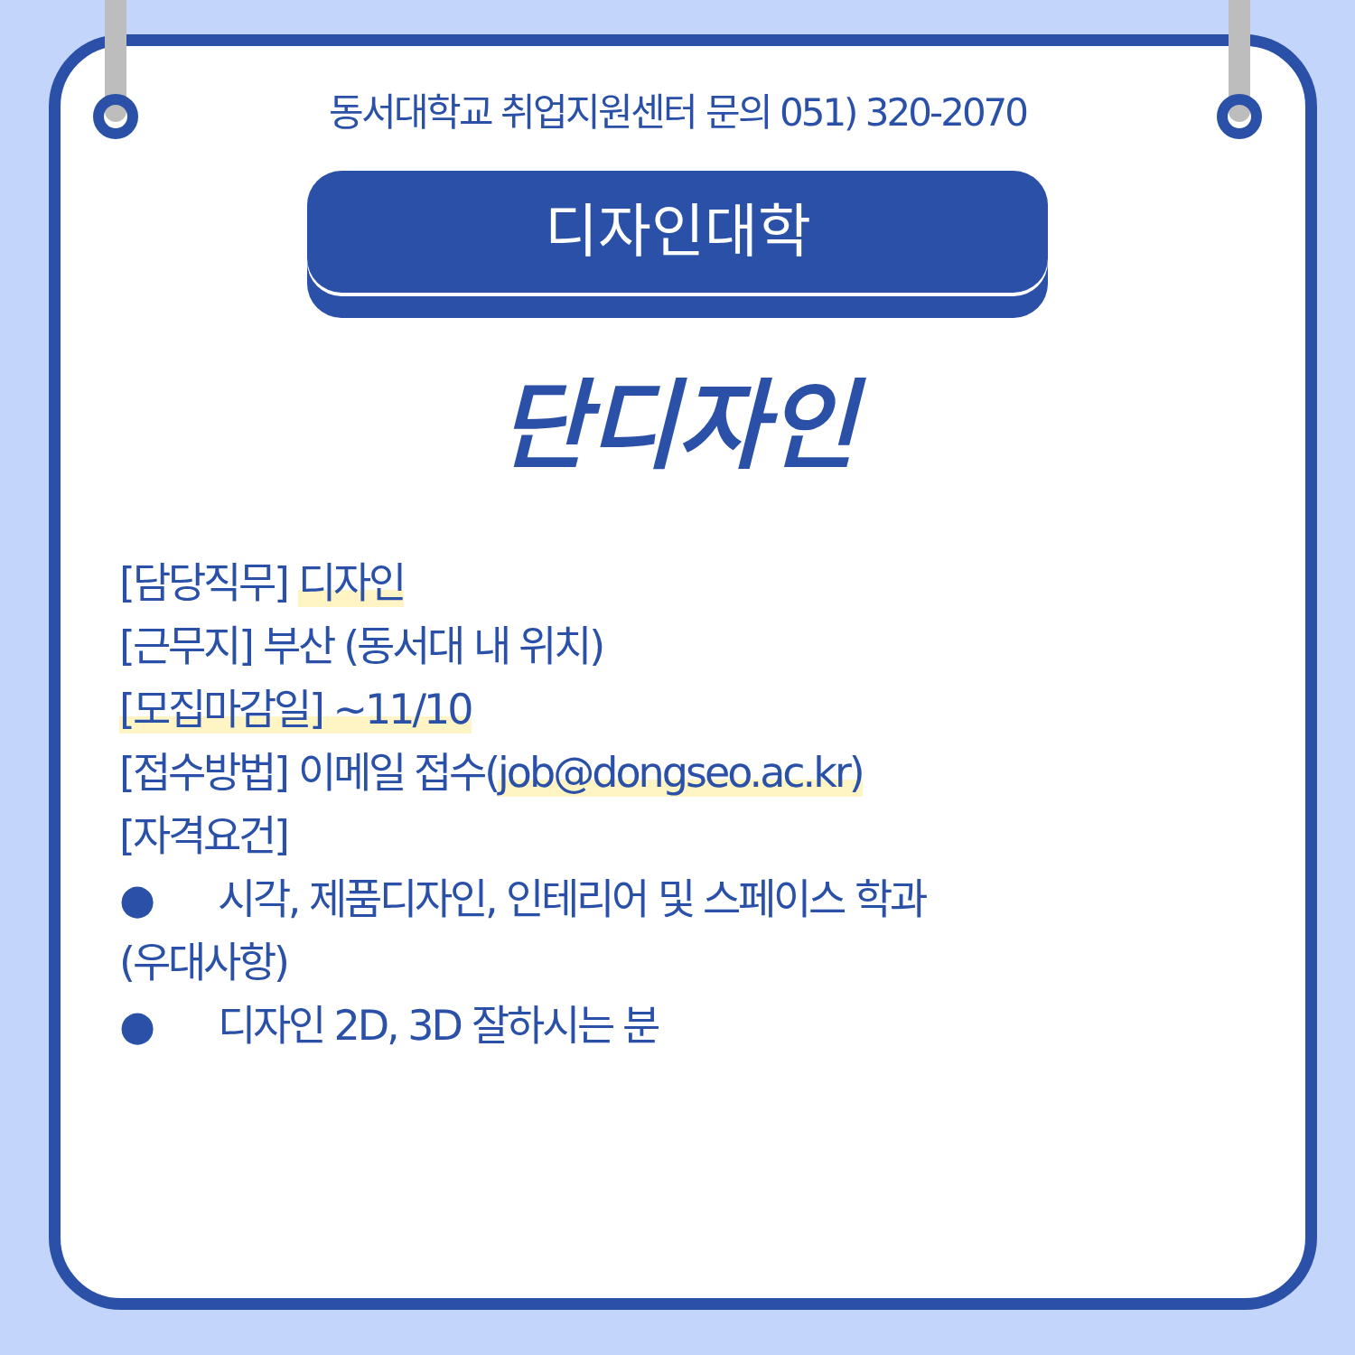동서대학교 취업지원센터 문의 051) 320-2070
디자인대학
단디자인
[담당직무] 디자인
[근무지] 부산 (동서대 내 위치)
[모집마감일] ~11/10
[접수방법] 이메일 접수(job@dongseo.ac.kr)
[자격요건]
● 시각, 제품디자인, 인테리어 및 스페이스 학과
(우대사항)
● 디자인 2D, 3D 잘하시는 분